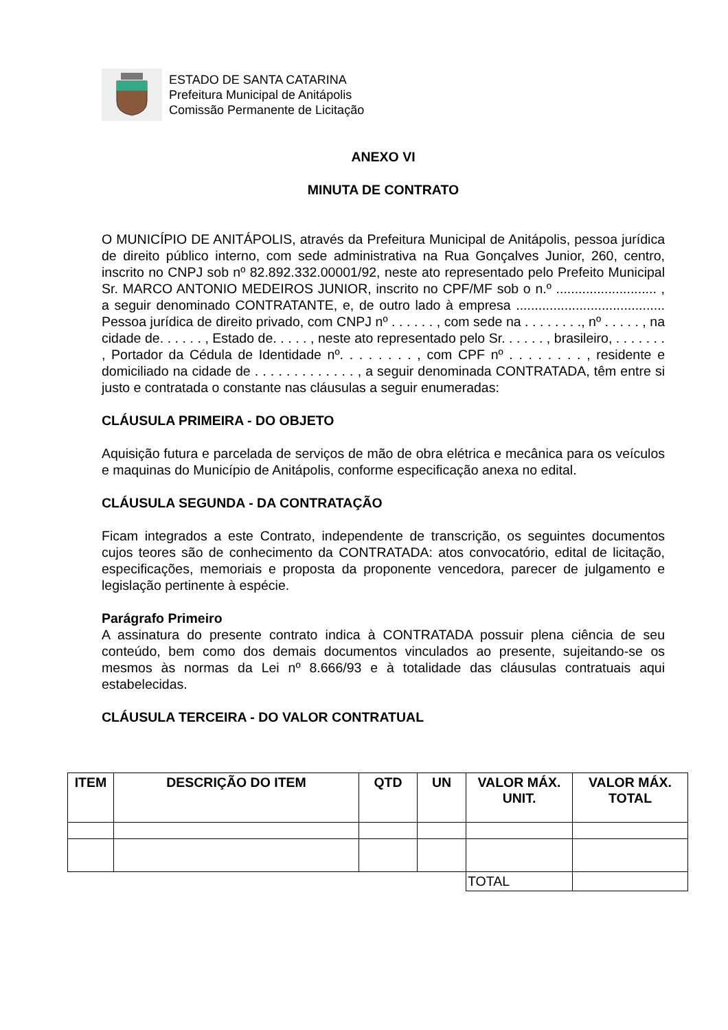ESTADO DE SANTA CATARINA
Prefeitura Municipal de Anitápolis
Comissão Permanente de Licitação
ANEXO VI
MINUTA DE CONTRATO
O MUNICÍPIO DE ANITÁPOLIS, através da Prefeitura Municipal de Anitápolis, pessoa jurídica de direito público interno, com sede administrativa na Rua Gonçalves Junior, 260, centro, inscrito no CNPJ sob nº 82.892.332.00001/92, neste ato representado pelo Prefeito Municipal Sr. MARCO ANTONIO MEDEIROS JUNIOR, inscrito no CPF/MF sob o n.º ........................... , a seguir denominado CONTRATANTE, e, de outro lado à empresa ........................................ Pessoa jurídica de direito privado, com CNPJ nº . . . . . . , com sede na . . . . . . . ., nº . . . . . , na cidade de. . . . . . , Estado de. . . . . , neste ato representado pelo Sr. . . . . . , brasileiro, . . . . . . . , Portador da Cédula de Identidade nº. . . . . . . . , com CPF nº . . . . . . . . , residente e domiciliado na cidade de . . . . . . . . . . . . . , a seguir denominada CONTRATADA, têm entre si justo e contratada o constante nas cláusulas a seguir enumeradas:
CLÁUSULA PRIMEIRA - DO OBJETO
Aquisição futura e parcelada de serviços de mão de obra elétrica e mecânica para os veículos e maquinas do Município de Anitápolis, conforme especificação anexa no edital.
CLÁUSULA SEGUNDA - DA CONTRATAÇÃO
Ficam integrados a este Contrato, independente de transcrição, os seguintes documentos cujos teores são de conhecimento da CONTRATADA: atos convocatório, edital de licitação, especificações, memoriais e proposta da proponente vencedora, parecer de julgamento e legislação pertinente à espécie.
Parágrafo Primeiro
A assinatura do presente contrato indica à CONTRATADA possuir plena ciência de seu conteúdo, bem como dos demais documentos vinculados ao presente, sujeitando-se os mesmos às normas da Lei nº 8.666/93 e à totalidade das cláusulas contratuais aqui estabelecidas.
CLÁUSULA TERCEIRA - DO VALOR CONTRATUAL
| ITEM | DESCRIÇÃO DO ITEM | QTD | UN | VALOR MÁX. UNIT. | VALOR MÁX. TOTAL |
| --- | --- | --- | --- | --- | --- |
| | | | | TOTAL | |